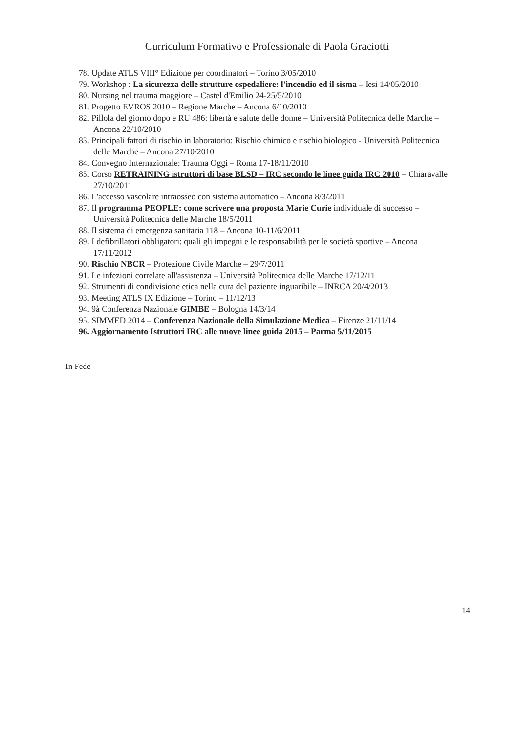Curriculum Formativo e Professionale di Paola Graciotti
78. Update ATLS VIII° Edizione per coordinatori – Torino 3/05/2010
79. Workshop : La sicurezza delle strutture ospedaliere: l'incendio ed il sisma – Iesi 14/05/2010
80. Nursing nel trauma maggiore – Castel d'Emilio 24-25/5/2010
81. Progetto EVROS 2010 – Regione Marche – Ancona 6/10/2010
82. Pillola del giorno dopo e RU 486: libertà e salute delle donne – Università Politecnica delle Marche – Ancona 22/10/2010
83. Principali fattori di rischio in laboratorio: Rischio chimico e rischio biologico - Università Politecnica delle Marche – Ancona 27/10/2010
84. Convegno Internazionale: Trauma Oggi – Roma 17-18/11/2010
85. Corso RETRAINING istruttori di base BLSD – IRC secondo le linee guida IRC 2010 – Chiaravalle 27/10/2011
86. L'accesso vascolare intraosseo con sistema automatico – Ancona 8/3/2011
87. Il programma PEOPLE: come scrivere una proposta Marie Curie individuale di successo – Università Politecnica delle Marche 18/5/2011
88. Il sistema di emergenza sanitaria 118 – Ancona 10-11/6/2011
89. I defibrillatori obbligatori: quali gli impegni e le responsabilità per le società sportive – Ancona 17/11/2012
90. Rischio NBCR – Protezione Civile Marche – 29/7/2011
91. Le infezioni correlate all'assistenza – Università Politecnica delle Marche 17/12/11
92. Strumenti di condivisione etica nella cura del paziente inguaribile – INRCA 20/4/2013
93. Meeting ATLS IX Edizione – Torino – 11/12/13
94. 9à Conferenza Nazionale GIMBE – Bologna 14/3/14
95. SIMMED 2014 – Conferenza Nazionale della Simulazione Medica – Firenze 21/11/14
96. Aggiornamento Istruttori IRC alle nuove linee guida 2015 – Parma 5/11/2015
In Fede
14